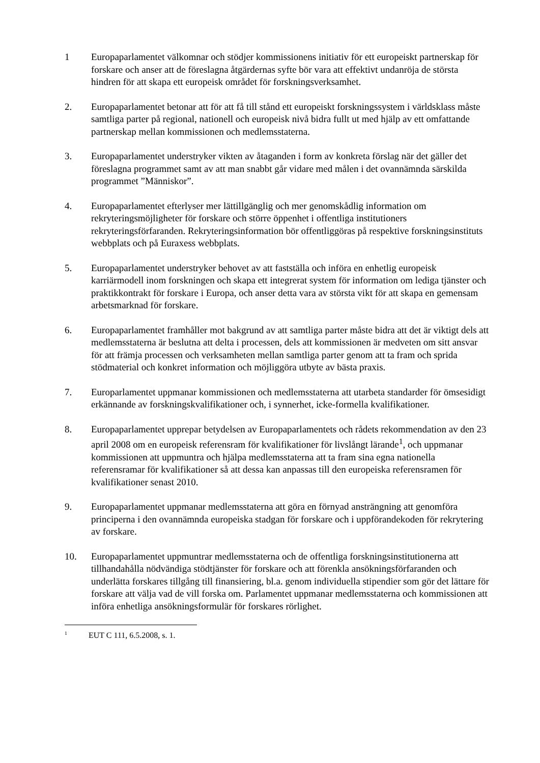1 Europaparlamentet välkomnar och stödjer kommissionens initiativ för ett europeiskt partnerskap för forskare och anser att de föreslagna åtgärdernas syfte bör vara att effektivt undanröja de största hindren för att skapa ett europeisk området för forskningsverksamhet.
2. Europaparlamentet betonar att för att få till stånd ett europeiskt forskningssystem i världsklass måste samtliga parter på regional, nationell och europeisk nivå bidra fullt ut med hjälp av ett omfattande partnerskap mellan kommissionen och medlemsstaterna.
3. Europaparlamentet understryker vikten av åtaganden i form av konkreta förslag när det gäller det föreslagna programmet samt av att man snabbt går vidare med målen i det ovannämnda särskilda programmet ”Människor”.
4. Europaparlamentet efterlyser mer lättillgänglig och mer genomskådlig information om rekryteringsmöjligheter för forskare och större öppenhet i offentliga institutioners rekryteringsförfaranden. Rekryteringsinformation bör offentliggöras på respektive forskningsinstituts webbplats och på Euraxess webbplats.
5. Europaparlamentet understryker behovet av att fastställa och införa en enhetlig europeisk karriärmodell inom forskningen och skapa ett integrerat system för information om lediga tjänster och praktikkontrakt för forskare i Europa, och anser detta vara av största vikt för att skapa en gemensam arbetsmarknad för forskare.
6. Europaparlamentet framhåller mot bakgrund av att samtliga parter måste bidra att det är viktigt dels att medlemsstaterna är beslutna att delta i processen, dels att kommissionen är medveten om sitt ansvar för att främja processen och verksamheten mellan samtliga parter genom att ta fram och sprida stödmaterial och konkret information och möjliggöra utbyte av bästa praxis.
7. Europarlamentet uppmanar kommissionen och medlemsstaterna att utarbeta standarder för ömsesidigt erkännande av forskningskvalifikationer och, i synnerhet, icke-formella kvalifikationer.
8. Europaparlamentet upprepar betydelsen av Europaparlamentets och rådets rekommendation av den 23 april 2008 om en europeisk referensram för kvalifikationer för livslångt lärande<sup>1</sup>, och uppmanar kommissionen att uppmuntra och hjälpa medlemsstaterna att ta fram sina egna nationella referensramar för kvalifikationer så att dessa kan anpassas till den europeiska referensramen för kvalifikationer senast 2010.
9. Europaparlamentet uppmanar medlemsstaterna att göra en förnyad ansträngning att genomföra principerna i den ovannämnda europeiska stadgan för forskare och i uppförandekoden för rekrytering av forskare.
10. Europaparlamentet uppmuntrar medlemsstaterna och de offentliga forskningsinstitutionerna att tillhandahålla nödvändiga stödtjänster för forskare och att förenkla ansökningsförfaranden och underlätta forskares tillgång till finansiering, bl.a. genom individuella stipendier som gör det lättare för forskare att välja vad de vill forska om. Parlamentet uppmanar medlemsstaterna och kommissionen att införa enhetliga ansökningsformulär för forskares rörlighet.
1
EUT C 111, 6.5.2008, s. 1.